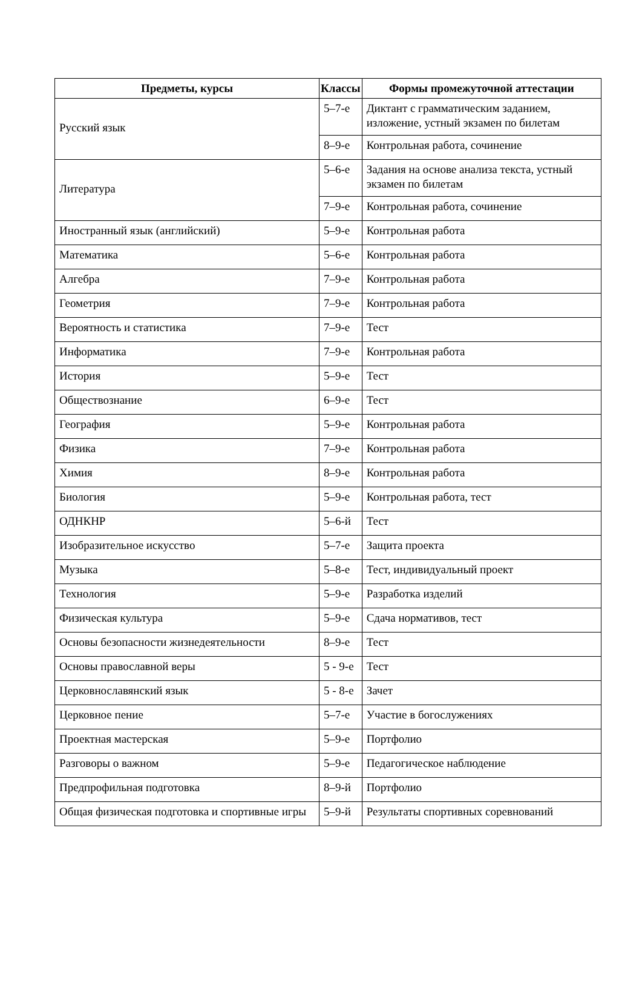| Предметы, курсы | Классы | Формы промежуточной аттестации |
| --- | --- | --- |
| Русский язык | 5–7-е | Диктант с грамматическим заданием, изложение, устный экзамен по билетам |
| | 8–9-е | Контрольная работа, сочинение |
| Литература | 5–6-е | Задания на основе анализа текста, устный экзамен по билетам |
| | 7–9-е | Контрольная работа, сочинение |
| Иностранный язык (английский) | 5–9-е | Контрольная работа |
| Математика | 5–6-е | Контрольная работа |
| Алгебра | 7–9-е | Контрольная работа |
| Геометрия | 7–9-е | Контрольная работа |
| Вероятность и статистика | 7–9-е | Тест |
| Информатика | 7–9-е | Контрольная работа |
| История | 5–9-е | Тест |
| Обществознание | 6–9-е | Тест |
| География | 5–9-е | Контрольная работа |
| Физика | 7–9-е | Контрольная работа |
| Химия | 8–9-е | Контрольная работа |
| Биология | 5–9-е | Контрольная работа, тест |
| ОДНКНР | 5–6-й | Тест |
| Изобразительное искусство | 5–7-е | Защита проекта |
| Музыка | 5–8-е | Тест, индивидуальный проект |
| Технология | 5–9-е | Разработка изделий |
| Физическая культура | 5–9-е | Сдача нормативов, тест |
| Основы безопасности жизнедеятельности | 8–9-е | Тест |
| Основы православной веры | 5 - 9-е | Тест |
| Церковнославянский язык | 5 - 8-е | Зачет |
| Церковное пение | 5–7-е | Участие в богослужениях |
| Проектная мастерская | 5–9-е | Портфолио |
| Разговоры о важном | 5–9-е | Педагогическое наблюдение |
| Предпрофильная подготовка | 8–9-й | Портфолио |
| Общая физическая подготовка и спортивные игры | 5–9-й | Результаты спортивных соревнований |